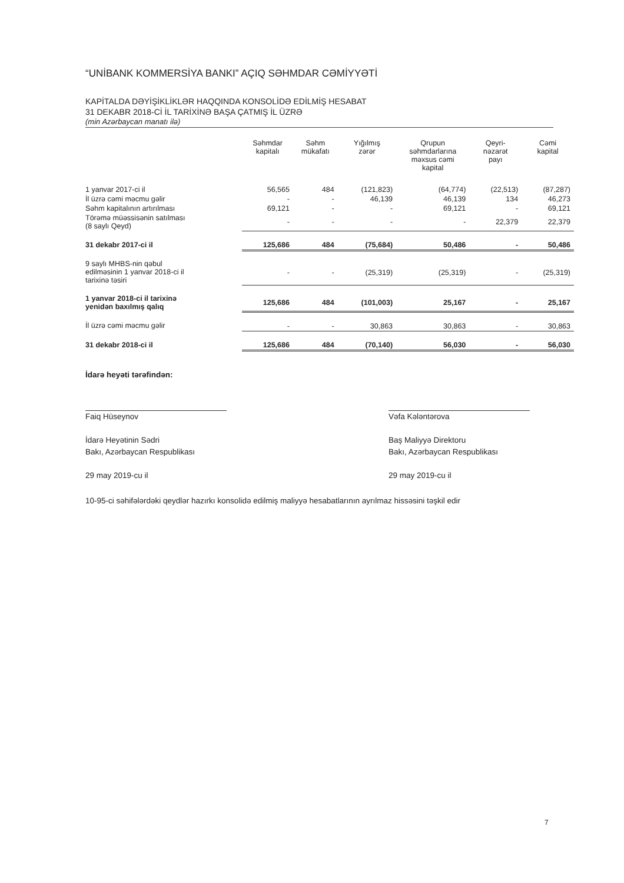“UNİBANK KOMMERSİYA BANKI” AÇIQ SƏHMDAR CƏMİYYƏTİ
KAPİTALDA DƏYİŞİKLİKLƏR HAQQINDA KONSOLİDƏ EDİLMİŞ HESABAT
31 DEKABR 2018-Cİ İL TARİXİNƏ BAŞA ÇATMIŞ İL ÜZRƏ
(min Azərbaycan manatı ilə)
| | Səhmdar kapitalı | Səhm mükafatı | Yığılmış zərər | Qrupun səhmdarlarına məxsus cəmi kapital | Qeyri- nəzarət payı | Cəmi kapital |
| --- | --- | --- | --- | --- | --- | --- |
| 1 yanvar 2017-ci il | 56,565 | 484 | (121,823) | (64,774) | (22,513) | (87,287) |
| İl üzrə cəmi məcmu gəlir | - | - | 46,139 | 46,139 | 134 | 46,273 |
| Səhm kapitalının artırılması | 69,121 | - | - | 69,121 | - | 69,121 |
| Törəmə müəssisənin satılması (8 saylı Qeyd) | - | - | - | - | 22,379 | 22,379 |
| 31 dekabr 2017-ci il | 125,686 | 484 | (75,684) | 50,486 | - | 50,486 |
| 9 saylı MHBS-nin qəbul edilməsinin 1 yanvar 2018-ci il tarixinə təsiri | - | - | (25,319) | (25,319) | - | (25,319) |
| 1 yanvar 2018-ci il tarixinə yenidən baxılmış qalıq | 125,686 | 484 | (101,003) | 25,167 | - | 25,167 |
| İl üzrə cəmi məcmu gəlir | - | - | 30,863 | 30,863 | - | 30,863 |
| 31 dekabr 2018-ci il | 125,686 | 484 | (70,140) | 56,030 | - | 56,030 |
İdarə heyəti tərəfindən:
Faiq Hüseynov
İdarə Heyətinin Sədri
Bakı, Azərbaycan Respublikası
29 may 2019-cu il
Vəfa Kələntərova
Baş Maliyyə Direktoru
Bakı, Azərbaycan Respublikası
29 may 2019-cu il
10-95-ci səhifələrdəki qeydlər hazırkı konsolidə edilmiş maliyyə hesabatlarının ayrılmaz hissəsini təşkil edir
7